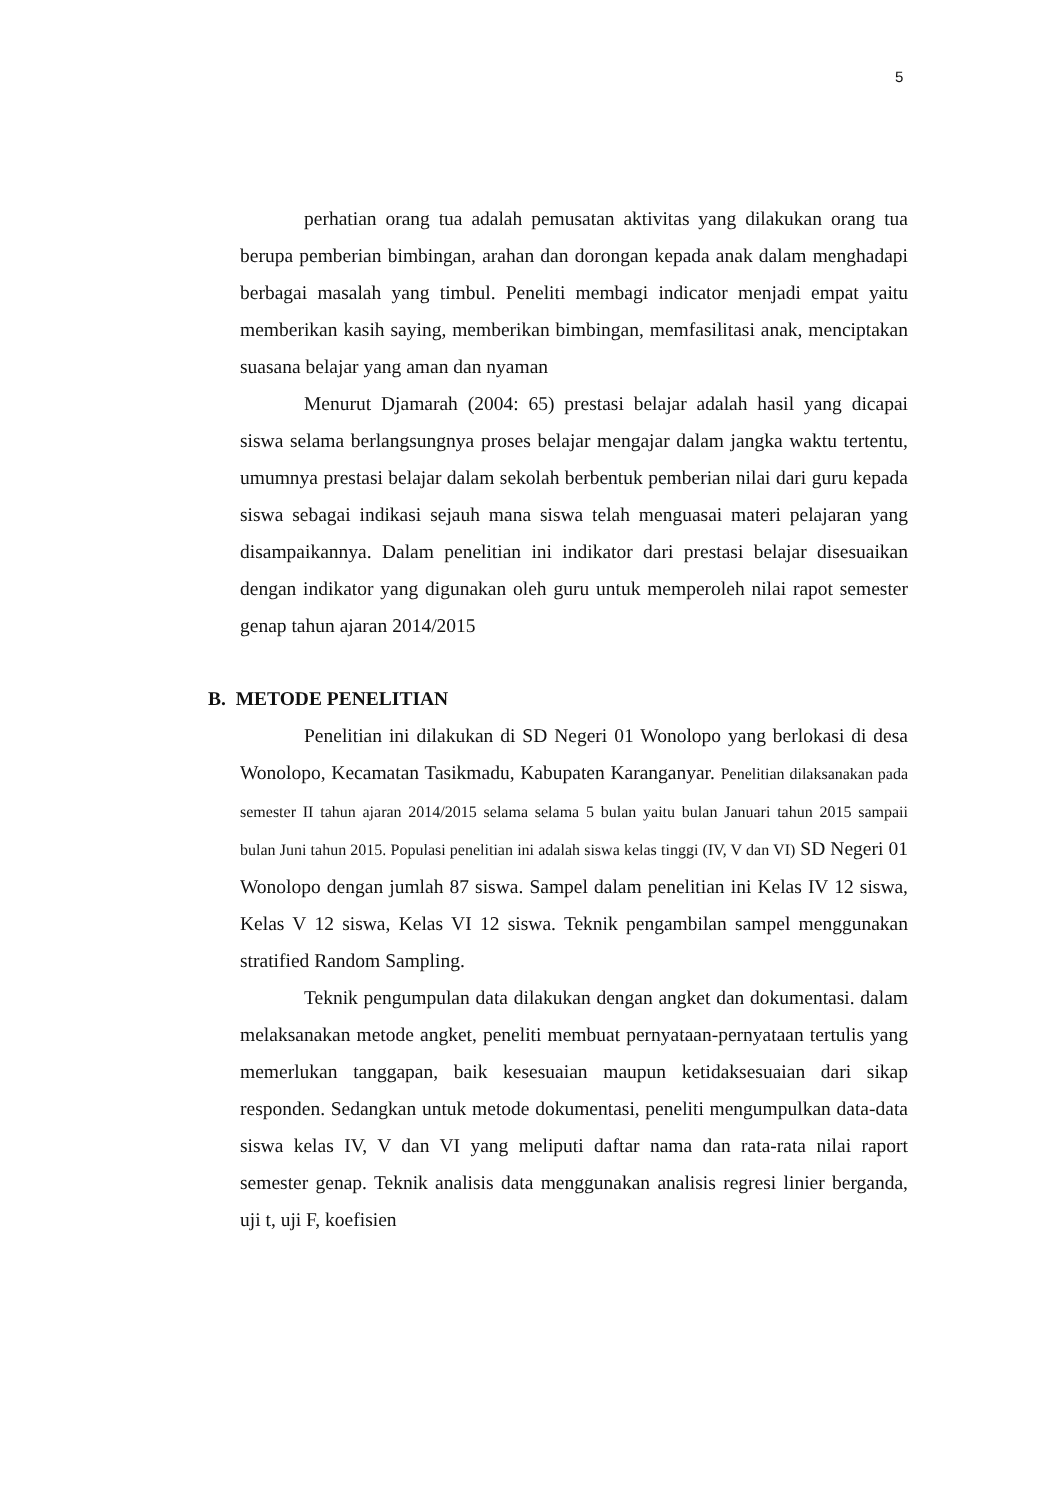5
perhatian orang tua adalah pemusatan aktivitas yang dilakukan orang tua berupa pemberian bimbingan, arahan dan dorongan kepada anak dalam menghadapi berbagai masalah yang timbul. Peneliti membagi indicator menjadi empat yaitu memberikan kasih saying, memberikan bimbingan, memfasilitasi anak, menciptakan suasana belajar yang aman dan nyaman
Menurut Djamarah (2004: 65) prestasi belajar adalah hasil yang dicapai siswa selama berlangsungnya proses belajar mengajar dalam jangka waktu tertentu, umumnya prestasi belajar dalam sekolah berbentuk pemberian nilai dari guru kepada siswa sebagai indikasi sejauh mana siswa telah menguasai materi pelajaran yang disampaikannya. Dalam penelitian ini indikator dari prestasi belajar disesuaikan dengan indikator yang digunakan oleh guru untuk memperoleh nilai rapot semester genap tahun ajaran 2014/2015
B. METODE PENELITIAN
Penelitian ini dilakukan di SD Negeri 01 Wonolopo yang berlokasi di desa Wonolopo, Kecamatan Tasikmadu, Kabupaten Karanganyar. Penelitian dilaksanakan pada semester II tahun ajaran 2014/2015 selama selama 5 bulan yaitu bulan Januari tahun 2015 sampaii bulan Juni tahun 2015. Populasi penelitian ini adalah siswa kelas tinggi (IV, V dan VI) SD Negeri 01 Wonolopo dengan jumlah 87 siswa. Sampel dalam penelitian ini Kelas IV 12 siswa, Kelas V 12 siswa, Kelas VI 12 siswa. Teknik pengambilan sampel menggunakan stratified Random Sampling.
Teknik pengumpulan data dilakukan dengan angket dan dokumentasi. dalam melaksanakan metode angket, peneliti membuat pernyataan-pernyataan tertulis yang memerlukan tanggapan, baik kesesuaian maupun ketidaksesuaian dari sikap responden. Sedangkan untuk metode dokumentasi, peneliti mengumpulkan data-data siswa kelas IV, V dan VI yang meliputi daftar nama dan rata-rata nilai raport semester genap. Teknik analisis data menggunakan analisis regresi linier berganda, uji t, uji F, koefisien